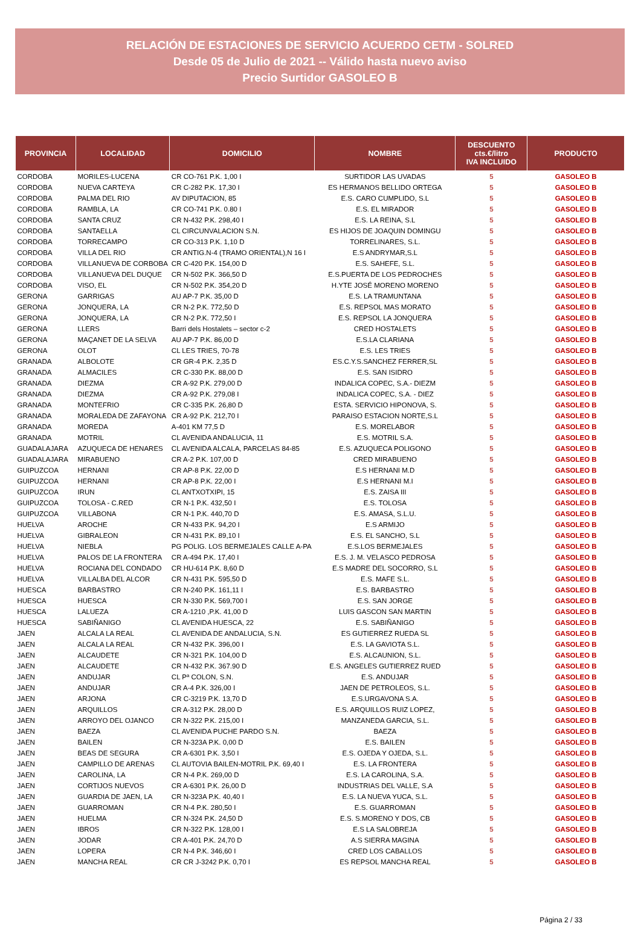RELACIÓN DE ESTACIONES DE SERVICIO ACUERDO CETM - SOLRED
Desde 05 de Julio de 2021 -- Válido hasta nuevo aviso
Precio Surtidor GASOLEO B
| PROVINCIA | LOCALIDAD | DOMICILIO | NOMBRE | DESCUENTO cts.€/litro IVA INCLUIDO | PRODUCTO |
| --- | --- | --- | --- | --- | --- |
| CORDOBA | MORILES-LUCENA | CR CO-761 P.K. 1,00 I | SURTIDOR LAS UVADAS | 5 | GASOLEO B |
| CORDOBA | NUEVA CARTEYA | CR C-282 P.K. 17,30 I | ES HERMANOS BELLIDO ORTEGA | 5 | GASOLEO B |
| CORDOBA | PALMA DEL RIO | AV DIPUTACION, 85 | E.S. CARO CUMPLIDO, S.L | 5 | GASOLEO B |
| CORDOBA | RAMBLA, LA | CR CO-741 P.K. 0.80 I | E.S. EL MIRADOR | 5 | GASOLEO B |
| CORDOBA | SANTA CRUZ | CR N-432 P.K. 298,40 I | E.S. LA REINA, S.L | 5 | GASOLEO B |
| CORDOBA | SANTAELLA | CL CIRCUNVALACION S.N. | ES HIJOS DE JOAQUIN DOMINGU | 5 | GASOLEO B |
| CORDOBA | TORRECAMPO | CR CO-313 P.K. 1,10 D | TORRELINARES, S.L. | 5 | GASOLEO B |
| CORDOBA | VILLA DEL RIO | CR ANTIG.N-4 (TRAMO ORIENTAL),N 16 I | E.S ANDRYMAR,S.L | 5 | GASOLEO B |
| CORDOBA | VILLANUEVA DE CORBOBA | CR C-420 P.K. 154,00 D | E.S. SAHEFE, S.L. | 5 | GASOLEO B |
| CORDOBA | VILLANUEVA DEL DUQUE | CR N-502 P.K. 366,50 D | E.S.PUERTA DE LOS PEDROCHES | 5 | GASOLEO B |
| CORDOBA | VISO, EL | CR N-502 P.K. 354,20 D | H.YTE JOSÉ MORENO MORENO | 5 | GASOLEO B |
| GERONA | GARRIGAS | AU AP-7 P.K. 35,00 D | E.S. LA TRAMUNTANA | 5 | GASOLEO B |
| GERONA | JONQUERA, LA | CR N-2 P.K. 772,50 D | E.S. REPSOL MAS MORATO | 5 | GASOLEO B |
| GERONA | JONQUERA, LA | CR N-2 P.K. 772,50 I | E.S. REPSOL LA JONQUERA | 5 | GASOLEO B |
| GERONA | LLERS | Barri dels Hostalets – sector c-2 | CRED HOSTALETS | 5 | GASOLEO B |
| GERONA | MAÇANET DE LA SELVA | AU AP-7 P.K. 86,00 D | E.S.LA CLARIANA | 5 | GASOLEO B |
| GERONA | OLOT | CL LES TRIES, 70-78 | E.S. LES TRIES | 5 | GASOLEO B |
| GRANADA | ALBOLOTE | CR GR-4 P.K. 2,35 D | ES.C.Y.S.SANCHEZ FERRER,SL | 5 | GASOLEO B |
| GRANADA | ALMACILES | CR C-330 P.K. 88,00 D | E.S. SAN ISIDRO | 5 | GASOLEO B |
| GRANADA | DIEZMA | CR A-92 P.K. 279,00 D | INDALICA COPEC, S.A.- DIEZM | 5 | GASOLEO B |
| GRANADA | DIEZMA | CR A-92 P.K. 279,08 I | INDALICA COPEC, S.A. - DIEZ | 5 | GASOLEO B |
| GRANADA | MONTEFRIO | CR C-335 P.K. 26,80 D | ESTA. SERVICIO HIPONOVA, S. | 5 | GASOLEO B |
| GRANADA | MORALEDA DE ZAFAYONA | CR A-92 P.K. 212,70 I | PARAISO ESTACION NORTE,S.L | 5 | GASOLEO B |
| GRANADA | MOREDA | A-401 KM 77,5 D | E.S. MORELABOR | 5 | GASOLEO B |
| GRANADA | MOTRIL | CL AVENIDA ANDALUCIA, 11 | E.S. MOTRIL S.A. | 5 | GASOLEO B |
| GUADALAJARA | AZUQUECA DE HENARES | CL AVENIDA ALCALA, PARCELAS 84-85 | E.S. AZUQUECA POLIGONO | 5 | GASOLEO B |
| GUADALAJARA | MIRABUENO | CR A-2 P.K. 107,00 D | CRED MIRABUENO | 5 | GASOLEO B |
| GUIPUZCOA | HERNANI | CR AP-8 P.K. 22,00 D | E.S HERNANI M.D | 5 | GASOLEO B |
| GUIPUZCOA | HERNANI | CR AP-8 P.K. 22,00 I | E.S HERNANI M.I | 5 | GASOLEO B |
| GUIPUZCOA | IRUN | CL ANTXOTXIPI, 15 | E.S. ZAISA III | 5 | GASOLEO B |
| GUIPUZCOA | TOLOSA - C.RED | CR N-1 P.K. 432,50 I | E.S. TOLOSA | 5 | GASOLEO B |
| GUIPUZCOA | VILLABONA | CR N-1 P.K. 440,70 D | E.S. AMASA, S.L.U. | 5 | GASOLEO B |
| HUELVA | AROCHE | CR N-433 P.K. 94,20 I | E.S ARMIJO | 5 | GASOLEO B |
| HUELVA | GIBRALEON | CR N-431 P.K. 89,10 I | E.S. EL SANCHO, S.L | 5 | GASOLEO B |
| HUELVA | NIEBLA | PG POLIG. LOS BERMEJALES CALLE A-PA | E.S.LOS BERMEJALES | 5 | GASOLEO B |
| HUELVA | PALOS DE LA FRONTERA | CR A-494 P.K. 17,40 I | E.S. J. M. VELASCO PEDROSA | 5 | GASOLEO B |
| HUELVA | ROCIANA DEL CONDADO | CR HU-614 P.K. 8,60 D | E.S MADRE DEL SOCORRO, S.L | 5 | GASOLEO B |
| HUELVA | VILLALBA DEL ALCOR | CR N-431 P.K. 595,50 D | E.S. MAFE S.L. | 5 | GASOLEO B |
| HUESCA | BARBASTRO | CR N-240 P.K. 161,11 I | E.S. BARBASTRO | 5 | GASOLEO B |
| HUESCA | HUESCA | CR N-330 P.K. 569,700 I | E.S. SAN JORGE | 5 | GASOLEO B |
| HUESCA | LALUEZA | CR A-1210 ,P.K. 41,00 D | LUIS GASCON SAN MARTIN | 5 | GASOLEO B |
| HUESCA | SABIÑANIGO | CL AVENIDA HUESCA, 22 | E.S. SABIÑANIGO | 5 | GASOLEO B |
| JAEN | ALCALA LA REAL | CL AVENIDA DE ANDALUCIA, S.N. | ES GUTIERREZ RUEDA SL | 5 | GASOLEO B |
| JAEN | ALCALA LA REAL | CR N-432 P.K. 396,00 I | E.S. LA GAVIOTA S.L. | 5 | GASOLEO B |
| JAEN | ALCAUDETE | CR N-321 P.K. 104,00 D | E.S. ALCAUNION, S.L. | 5 | GASOLEO B |
| JAEN | ALCAUDETE | CR N-432 P.K. 367.90 D | E.S. ANGELES GUTIERREZ RUED | 5 | GASOLEO B |
| JAEN | ANDUJAR | CL Pª COLON, S.N. | E.S. ANDUJAR | 5 | GASOLEO B |
| JAEN | ANDUJAR | CR A-4 P.K. 326,00 I | JAEN DE PETROLEOS, S.L. | 5 | GASOLEO B |
| JAEN | ARJONA | CR C-3219 P.K. 13,70 D | E.S.URGAVONA S.A. | 5 | GASOLEO B |
| JAEN | ARQUILLOS | CR A-312 P.K. 28,00 D | E.S. ARQUILLOS RUIZ LOPEZ, | 5 | GASOLEO B |
| JAEN | ARROYO DEL OJANCO | CR N-322 P.K. 215,00 I | MANZANEDA GARCIA, S.L. | 5 | GASOLEO B |
| JAEN | BAEZA | CL AVENIDA PUCHE PARDO S.N. | BAEZA | 5 | GASOLEO B |
| JAEN | BAILEN | CR N-323A P.K. 0,00 D | E.S. BAILEN | 5 | GASOLEO B |
| JAEN | BEAS DE SEGURA | CR A-6301 P.K. 3,50 I | E.S. OJEDA Y OJEDA, S.L. | 5 | GASOLEO B |
| JAEN | CAMPILLO DE ARENAS | CL AUTOVIA BAILEN-MOTRIL P.K. 69,40 I | E.S. LA FRONTERA | 5 | GASOLEO B |
| JAEN | CAROLINA, LA | CR N-4 P.K. 269,00 D | E.S. LA CAROLINA, S.A. | 5 | GASOLEO B |
| JAEN | CORTIJOS NUEVOS | CR A-6301 P.K. 26,00 D | INDUSTRIAS DEL VALLE, S.A | 5 | GASOLEO B |
| JAEN | GUARDIA DE JAEN, LA | CR N-323A P.K. 40,40 I | E.S. LA NUEVA YUCA, S.L. | 5 | GASOLEO B |
| JAEN | GUARROMAN | CR N-4 P.K. 280,50 I | E.S. GUARROMAN | 5 | GASOLEO B |
| JAEN | HUELMA | CR N-324 P.K. 24,50 D | E.S. S.MORENO Y DOS, CB | 5 | GASOLEO B |
| JAEN | IBROS | CR N-322 P.K. 128,00 I | E.S LA SALOBREJA | 5 | GASOLEO B |
| JAEN | JODAR | CR A-401 P.K. 24,70 D | A.S SIERRA MAGINA | 5 | GASOLEO B |
| JAEN | LOPERA | CR N-4 P.K. 346,60 I | CRED LOS CABALLOS | 5 | GASOLEO B |
| JAEN | MANCHA REAL | CR CR J-3242 P.K. 0,70 I | ES REPSOL MANCHA REAL | 5 | GASOLEO B |
Página 2 / 33